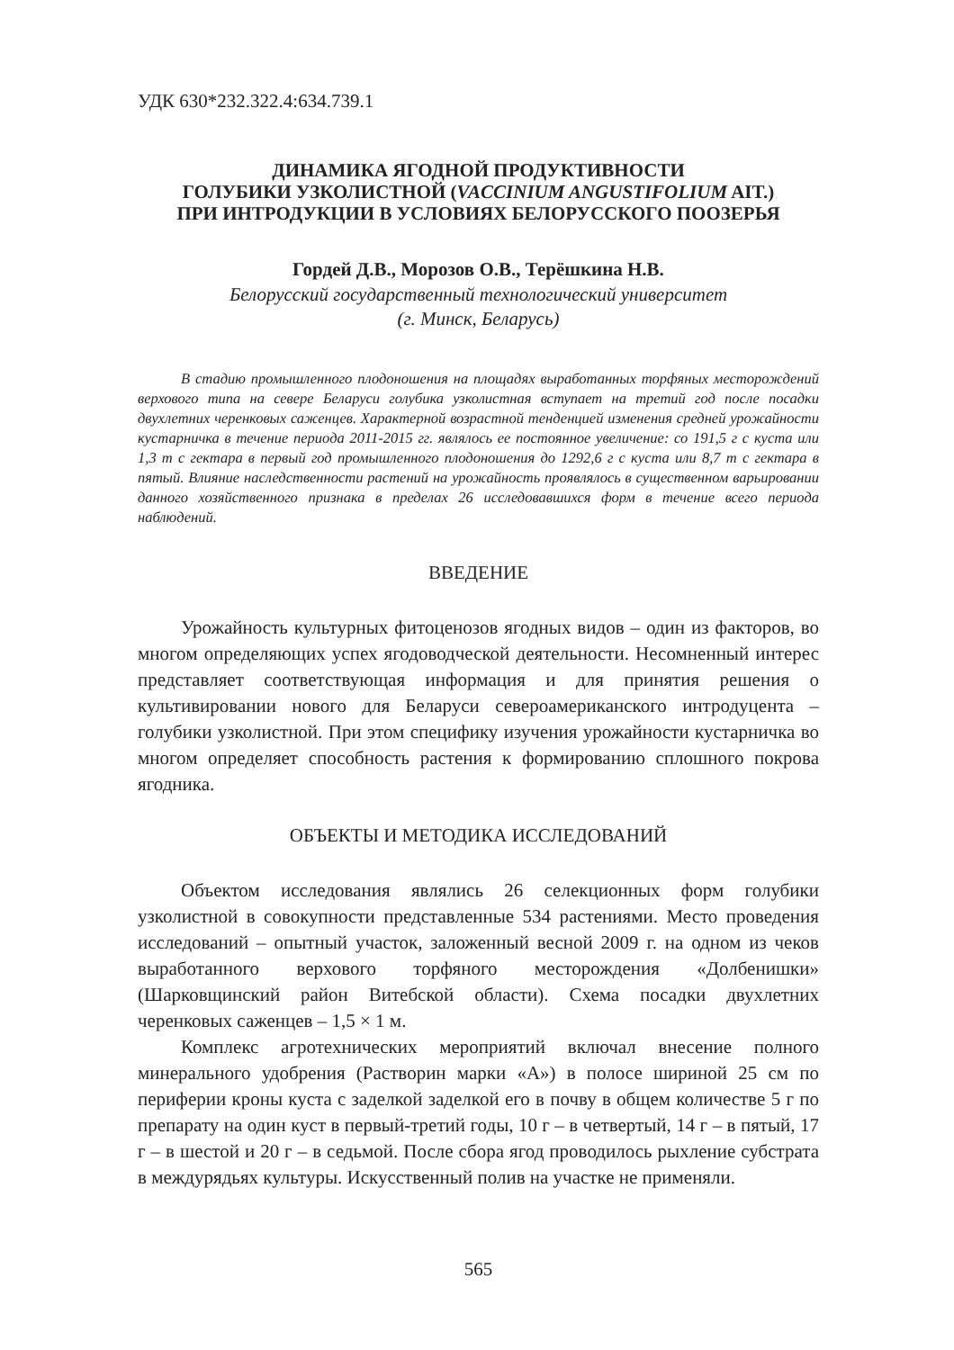УДК 630*232.322.4:634.739.1
ДИНАМИКА ЯГОДНОЙ ПРОДУКТИВНОСТИ
ГОЛУБИКИ УЗКОЛИСТНОЙ (VACCINIUM ANGUSTIFOLIUM AIT.)
ПРИ ИНТРОДУКЦИИ В УСЛОВИЯХ БЕЛОРУССКОГО ПООЗЕРЬЯ
Гордей Д.В., Морозов О.В., Терёшкина Н.В.
Белорусский государственный технологический университет
(г. Минск, Беларусь)
В стадию промышленного плодоношения на площадях выработанных торфяных месторождений верхового типа на севере Беларуси голубика узколистная вступает на третий год после посадки двухлетних черенковых саженцев. Характерной возрастной тенденцией изменения средней урожайности кустарничка в течение периода 2011-2015 гг. являлось ее постоянное увеличение: со 191,5 г с куста или 1,3 т с гектара в первый год промышленного плодоношения до 1292,6 г с куста или 8,7 т с гектара в пятый. Влияние наследственности растений на урожайность проявлялось в существенном варьировании данного хозяйственного признака в пределах 26 исследовавшихся форм в течение всего периода наблюдений.
ВВЕДЕНИЕ
Урожайность культурных фитоценозов ягодных видов – один из факторов, во многом определяющих успех ягодоводческой деятельности. Несомненный интерес представляет соответствующая информация и для принятия решения о культивировании нового для Беларуси североамериканского интродуцента – голубики узколистной. При этом специфику изучения урожайности кустарничка во многом определяет способность растения к формированию сплошного покрова ягодника.
ОБЪЕКТЫ И МЕТОДИКА ИССЛЕДОВАНИЙ
Объектом исследования являлись 26 селекционных форм голубики узколистной в совокупности представленные 534 растениями. Место проведения исследований – опытный участок, заложенный весной 2009 г. на одном из чеков выработанного верхового торфяного месторождения «Долбенишки» (Шарковщинский район Витебской области). Схема посадки двухлетних черенковых саженцев – 1,5 × 1 м.
Комплекс агротехнических мероприятий включал внесение полного минерального удобрения (Растворин марки «А») в полосе шириной 25 см по периферии кроны куста с заделкой заделкой его в почву в общем количестве 5 г по препарату на один куст в первый-третий годы, 10 г – в четвертый, 14 г – в пятый, 17 г – в шестой и 20 г – в седьмой. После сбора ягод проводилось рыхление субстрата в междурядьях культуры. Искусственный полив на участке не применяли.
565